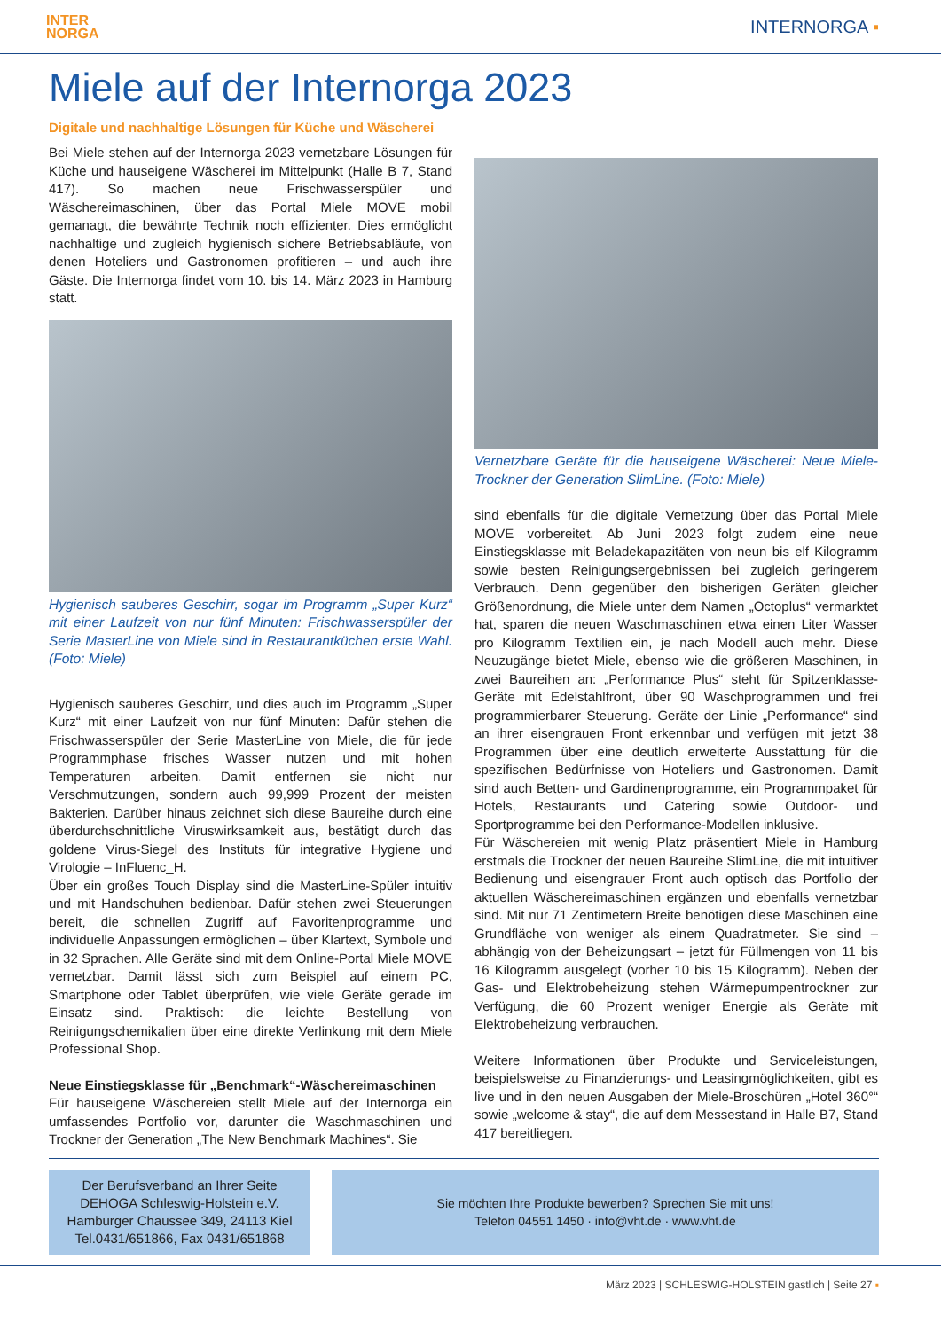INTER
NORGA
INTERNORGA ▪
Miele auf der Internorga 2023
Digitale und nachhaltige Lösungen für Küche und Wäscherei
Bei Miele stehen auf der Internorga 2023 vernetzbare Lösungen für Küche und hauseigene Wäscherei im Mittelpunkt (Halle B 7, Stand 417). So machen neue Frischwasserspüler und Wäschereimaschinen, über das Portal Miele MOVE mobil gemanagt, die bewährte Technik noch effizienter. Dies ermöglicht nachhaltige und zugleich hygienisch sichere Betriebsabläufe, von denen Hoteliers und Gastronomen profitieren – und auch ihre Gäste. Die Internorga findet vom 10. bis 14. März 2023 in Hamburg statt.
Hygienisch sauberes Geschirr, sogar im Programm „Super Kurz“ mit einer Laufzeit von nur fünf Minuten: Frischwasserspüler der Serie MasterLine von Miele sind in Restaurantküchen erste Wahl. (Foto: Miele)
Hygienisch sauberes Geschirr, und dies auch im Programm „Super Kurz“ mit einer Laufzeit von nur fünf Minuten: Dafür stehen die Frischwasserspüler der Serie MasterLine von Miele, die für jede Programmphase frisches Wasser nutzen und mit hohen Temperaturen arbeiten. Damit entfernen sie nicht nur Verschmutzungen, sondern auch 99,999 Prozent der meisten Bakterien. Darüber hinaus zeichnet sich diese Baureihe durch eine überdurchschnittliche Viruswirksamkeit aus, bestätigt durch das goldene Virus-Siegel des Instituts für integrative Hygiene und Virologie – InFluenc_H.
Über ein großes Touch Display sind die MasterLine-Spüler intuitiv und mit Handschuhen bedienbar. Dafür stehen zwei Steuerungen bereit, die schnellen Zugriff auf Favoritenprogramme und individuelle Anpassungen ermöglichen – über Klartext, Symbole und in 32 Sprachen. Alle Geräte sind mit dem Online-Portal Miele MOVE vernetzbar. Damit lässt sich zum Beispiel auf einem PC, Smartphone oder Tablet überprüfen, wie viele Geräte gerade im Einsatz sind. Praktisch: die leichte Bestellung von Reinigungschemikalien über eine direkte Verlinkung mit dem Miele Professional Shop.
Neue Einstiegsklasse für „Benchmark“-Wäschereimaschinen
Für hauseigene Wäschereien stellt Miele auf der Internorga ein umfassendes Portfolio vor, darunter die Waschmaschinen und Trockner der Generation „The New Benchmark Machines“. Sie
Vernetzbare Geräte für die hauseigene Wäscherei: Neue Miele-Trockner der Generation SlimLine. (Foto: Miele)
sind ebenfalls für die digitale Vernetzung über das Portal Miele MOVE vorbereitet. Ab Juni 2023 folgt zudem eine neue Einstiegsklasse mit Beladekapazitäten von neun bis elf Kilogramm sowie besten Reinigungsergebnissen bei zugleich geringerem Verbrauch. Denn gegenüber den bisherigen Geräten gleicher Größenordnung, die Miele unter dem Namen „Octoplus“ vermarktet hat, sparen die neuen Waschmaschinen etwa einen Liter Wasser pro Kilogramm Textilien ein, je nach Modell auch mehr. Diese Neuzugänge bietet Miele, ebenso wie die größeren Maschinen, in zwei Baureihen an: „Performance Plus“ steht für Spitzenklasse-Geräte mit Edelstahlfront, über 90 Waschprogrammen und frei programmierbarer Steuerung. Geräte der Linie „Performance“ sind an ihrer eisengrauen Front erkennbar und verfügen mit jetzt 38 Programmen über eine deutlich erweiterte Ausstattung für die spezifischen Bedürfnisse von Hoteliers und Gastronomen. Damit sind auch Betten- und Gardinenprogramme, ein Programmpaket für Hotels, Restaurants und Catering sowie Outdoor- und Sportprogramme bei den Performance-Modellen inklusive.
Für Wäschereien mit wenig Platz präsentiert Miele in Hamburg erstmals die Trockner der neuen Baureihe SlimLine, die mit intuitiver Bedienung und eisengrauer Front auch optisch das Portfolio der aktuellen Wäschereimaschinen ergänzen und ebenfalls vernetzbar sind. Mit nur 71 Zentimetern Breite benötigen diese Maschinen eine Grundfläche von weniger als einem Quadratmeter. Sie sind – abhängig von der Beheizungsart – jetzt für Füllmengen von 11 bis 16 Kilogramm ausgelegt (vorher 10 bis 15 Kilogramm). Neben der Gas- und Elektrobeheizung stehen Wärmepumpentrockner zur Verfügung, die 60 Prozent weniger Energie als Geräte mit Elektrobeheizung verbrauchen.
Weitere Informationen über Produkte und Serviceleistungen, beispielsweise zu Finanzierungs- und Leasingmöglichkeiten, gibt es live und in den neuen Ausgaben der Miele-Broschüren „Hotel 360°“ sowie „welcome & stay“, die auf dem Messestand in Halle B7, Stand 417 bereitliegen.
Der Berufsverband an Ihrer Seite
DEHOGA Schleswig-Holstein e.V.
Hamburger Chaussee 349, 24113 Kiel
Tel.0431/651866, Fax 0431/651868
Sie möchten Ihre Produkte bewerben? Sprechen Sie mit uns!
Telefon 04551 1450 · info@vht.de · www.vht.de
März 2023 | SCHLESWIG-HOLSTEIN gastlich | Seite 27 ▪